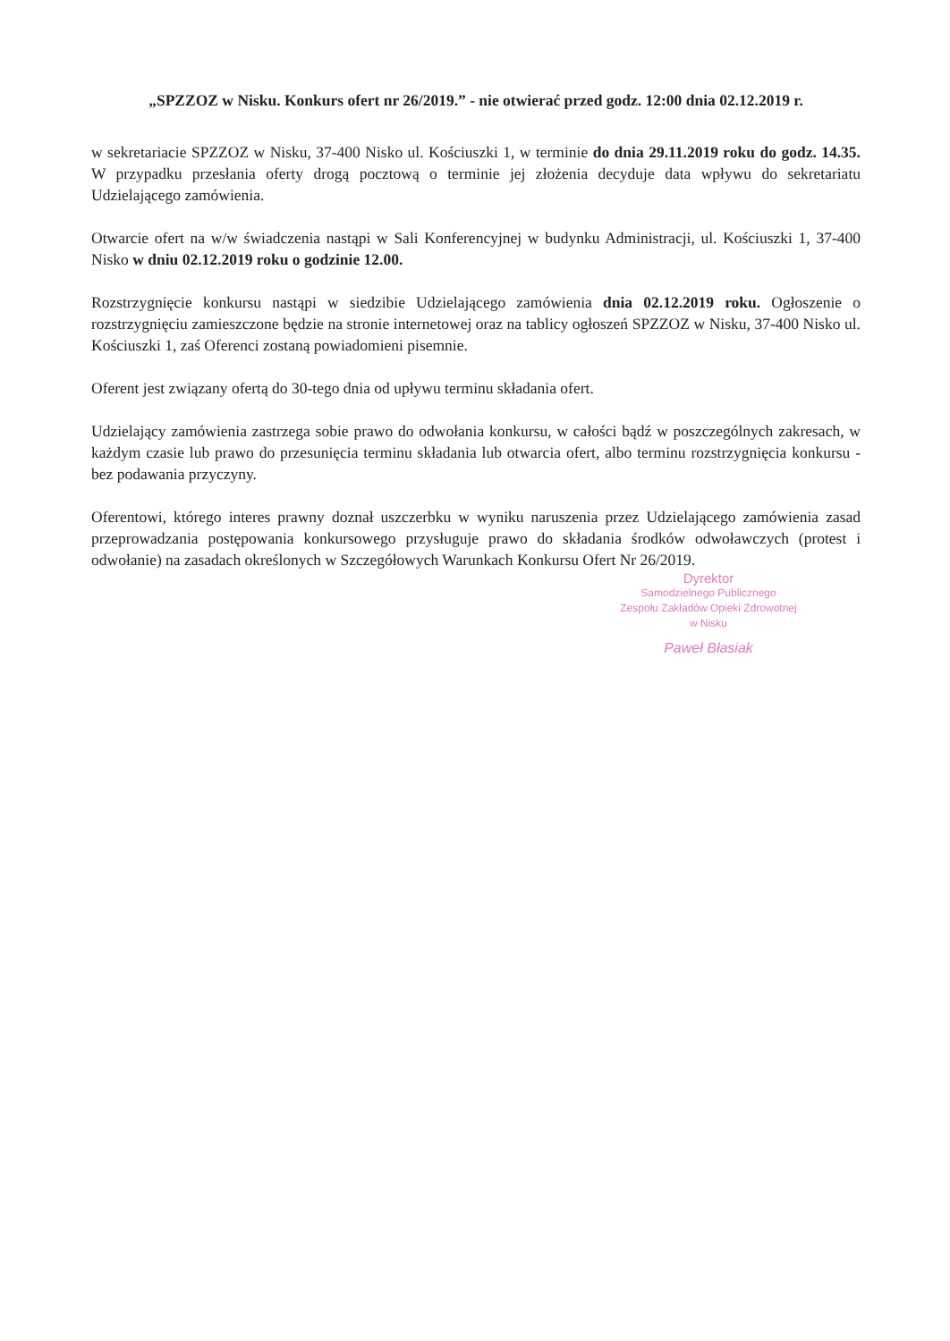„SPZZOZ w Nisku. Konkurs ofert nr 26/2019.” - nie otwierać przed godz. 12:00 dnia 02.12.2019 r.
w sekretariacie SPZZOZ w Nisku, 37-400 Nisko ul. Kościuszki 1, w terminie do dnia 29.11.2019 roku do godz. 14.35. W przypadku przesłania oferty drogą pocztową o terminie jej złożenia decyduje data wpływu do sekretariatu Udzielającego zamówienia.
Otwarcie ofert na w/w świadczenia nastąpi w Sali Konferencyjnej w budynku Administracji, ul. Kościuszki 1, 37-400 Nisko w dniu 02.12.2019 roku o godzinie 12.00.
Rozstrzygnięcie konkursu nastąpi w siedzibie Udzielającego zamówienia dnia 02.12.2019 roku. Ogłoszenie o rozstrzygnięciu zamieszczone będzie na stronie internetowej oraz na tablicy ogłoszeń SPZZOZ w Nisku, 37-400 Nisko ul. Kościuszki 1, zaś Oferenci zostaną powiadomieni pisemnie.
Oferent jest związany ofertą do 30-tego dnia od upływu terminu składania ofert.
Udzielający zamówienia zastrzega sobie prawo do odwołania konkursu, w całości bądź w poszczególnych zakresach, w każdym czasie lub prawo do przesunięcia terminu składania lub otwarcia ofert, albo terminu rozstrzygnięcia konkursu - bez podawania przyczyny.
Oferentowi, którego interes prawny doznał uszczerbku w wyniku naruszenia przez Udzielającego zamówienia zasad przeprowadzania postępowania konkursowego przysługuje prawo do składania środków odwoławczych (protest i odwołanie) na zasadach określonych w Szczegółowych Warunkach Konkursu Ofert Nr 26/2019.
Dyrektor
Samodzielnego Publicznego
Zespołu Zakładów Opieki Zdrowotnej
w Nisku
Paweł Błasiak